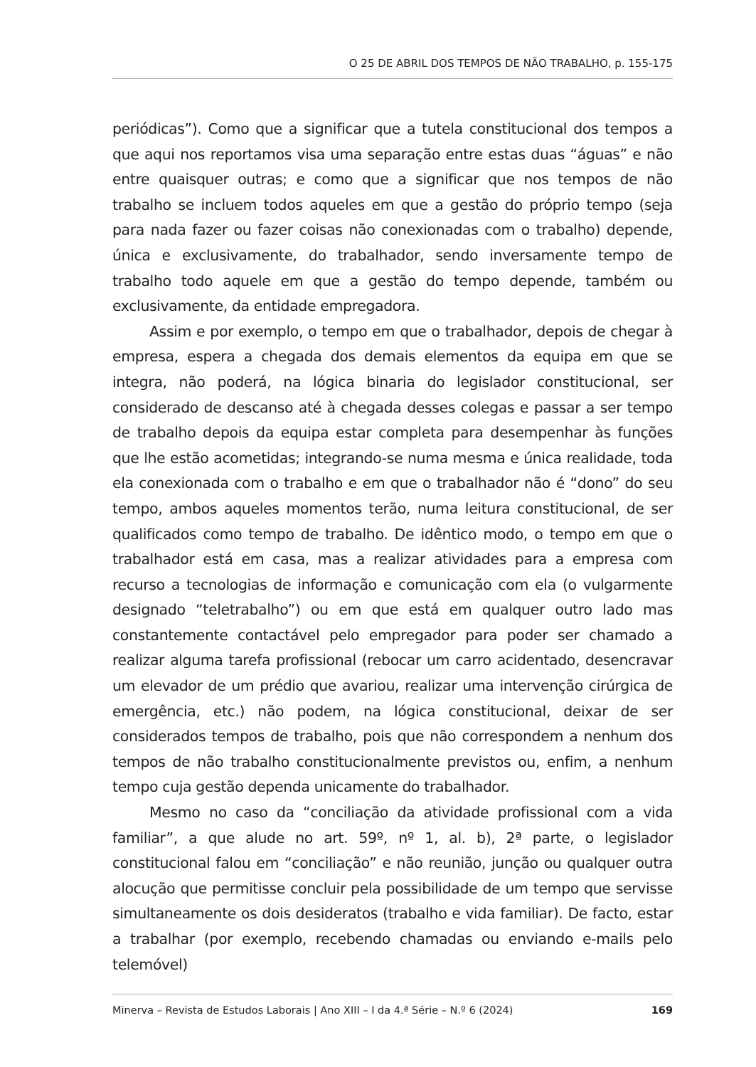O 25 DE ABRIL DOS TEMPOS DE NÃO TRABALHO, p. 155-175
periódicas”). Como que a significar que a tutela constitucional dos tempos a que aqui nos reportamos visa uma separação entre estas duas “águas” e não entre quaisquer outras; e como que a significar que nos tempos de não trabalho se incluem todos aqueles em que a gestão do próprio tempo (seja para nada fazer ou fazer coisas não conexionadas com o trabalho) depende, única e exclusivamente, do trabalhador, sendo inversamente tempo de trabalho todo aquele em que a gestão do tempo depende, também ou exclusivamente, da entidade empregadora.
Assim e por exemplo, o tempo em que o trabalhador, depois de chegar à empresa, espera a chegada dos demais elementos da equipa em que se integra, não poderá, na lógica binaria do legislador constitucional, ser considerado de descanso até à chegada desses colegas e passar a ser tempo de trabalho depois da equipa estar completa para desempenhar às funções que lhe estão acometidas; integrando-se numa mesma e única realidade, toda ela conexionada com o trabalho e em que o trabalhador não é “dono” do seu tempo, ambos aqueles momentos terão, numa leitura constitucional, de ser qualificados como tempo de trabalho. De idêntico modo, o tempo em que o trabalhador está em casa, mas a realizar atividades para a empresa com recurso a tecnologias de informação e comunicação com ela (o vulgarmente designado “teletrabalho”) ou em que está em qualquer outro lado mas constantemente contactável pelo empregador para poder ser chamado a realizar alguma tarefa profissional (rebocar um carro acidentado, desencravar um elevador de um prédio que avariou, realizar uma intervenção cirúrgica de emergência, etc.) não podem, na lógica constitucional, deixar de ser considerados tempos de trabalho, pois que não correspondem a nenhum dos tempos de não trabalho constitucionalmente previstos ou, enfim, a nenhum tempo cuja gestão dependa unicamente do trabalhador.
Mesmo no caso da “conciliação da atividade profissional com a vida familiar”, a que alude no art. 59º, nº 1, al. b), 2ª parte, o legislador constitucional falou em “conciliação” e não reunião, junção ou qualquer outra alocução que permitisse concluir pela possibilidade de um tempo que servisse simultaneamente os dois desideratos (trabalho e vida familiar). De facto, estar a trabalhar (por exemplo, recebendo chamadas ou enviando e-mails pelo telemóvel)
Minerva – Revista de Estudos Laborais | Ano XIII – I da 4.ª Série – N.º 6 (2024) 169